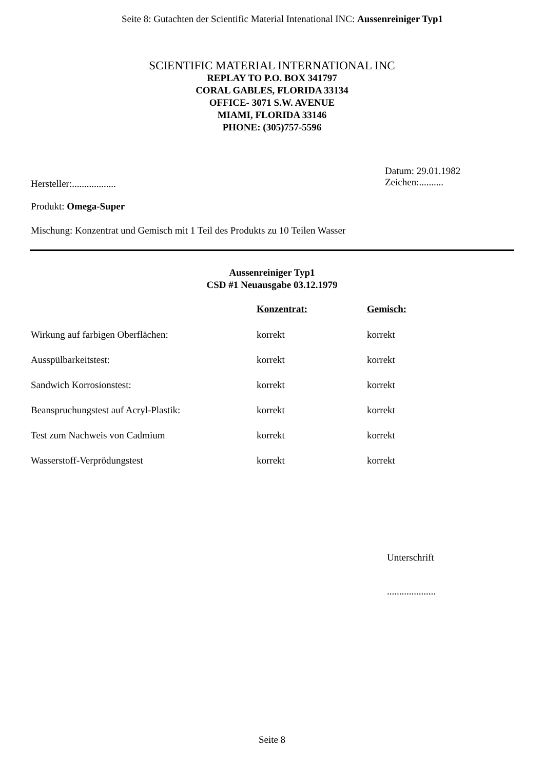Seite 8: Gutachten der Scientific Material Intenational INC: Aussenreiniger Typ1
SCIENTIFIC MATERIAL INTERNATIONAL INC
REPLAY TO P.O. BOX 341797
CORAL GABLES, FLORIDA 33134
OFFICE- 3071 S.W. AVENUE
MIAMI, FLORIDA 33146
PHONE: (305)757-5596
Hersteller:..................
Datum: 29.01.1982
Zeichen:..........
Produkt: Omega-Super
Mischung: Konzentrat und Gemisch mit 1 Teil des Produkts zu 10 Teilen Wasser
Aussenreiniger Typ1
CSD #1 Neuausgabe 03.12.1979
| | Konzentrat: | Gemisch: |
| Wirkung auf farbigen Oberflächen: | korrekt | korrekt |
| Ausspülbarkeitstest: | korrekt | korrekt |
| Sandwich Korrosionstest: | korrekt | korrekt |
| Beanspruchungstest auf Acryl-Plastik: | korrekt | korrekt |
| Test zum Nachweis von Cadmium | korrekt | korrekt |
| Wasserstoff-Verprödungstest | korrekt | korrekt |
Unterschrift
....................
Seite 8